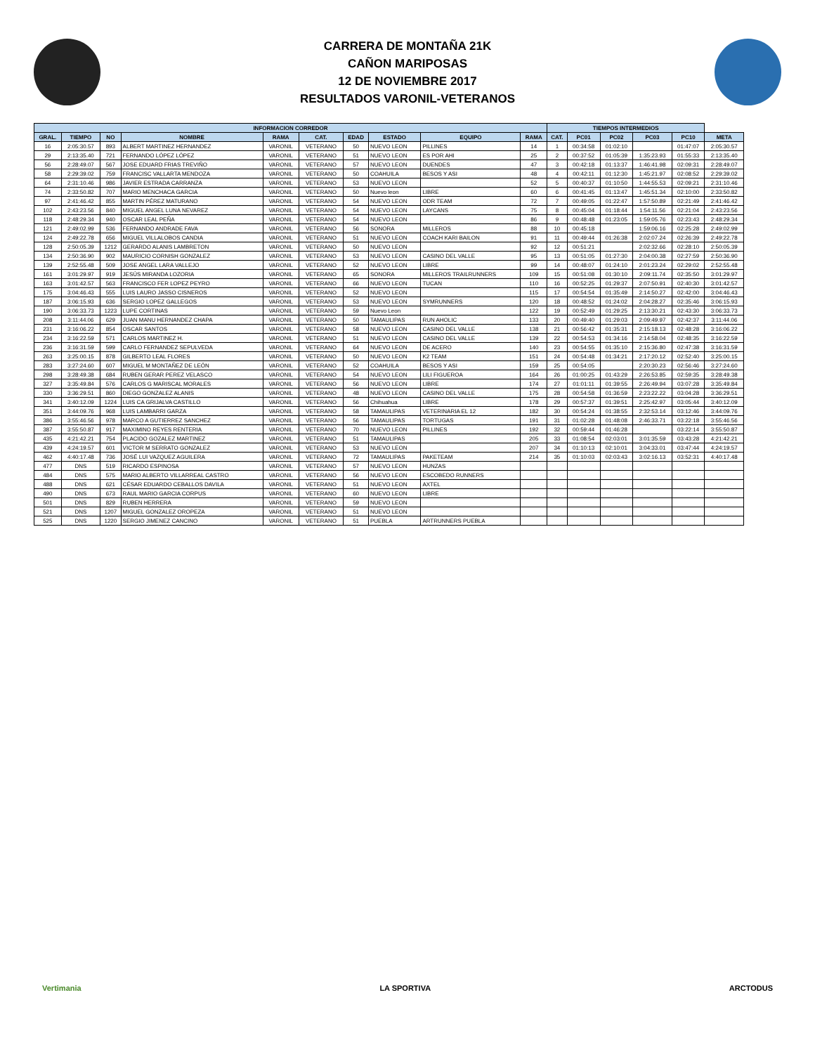CARRERA DE MONTAÑA 21K
CAÑON MARIPOSAS
12 DE NOVIEMBRE 2017
RESULTADOS VARONIL-VETERANOS
| INFORMACION CORREDOR | | | | | | | | | | TIEMPOS INTERMEDIOS | | | | | |
| --- | --- | --- | --- | --- | --- | --- | --- | --- | --- | --- | --- | --- | --- | --- | --- |
| GRAL. | TIEMPO | NO | NOMBRE | RAMA | CAT. | EDAD | ESTADO | EQUIPO | RAMA | CAT. | PC01 | PC02 | PC03 | PC10 | META |
| 16 | 2:05:30.57 | 893 | ALBERT MARTINEZ HERNANDEZ | VARONIL | VETERANO | 50 | NUEVO LEON | PILLINES | 14 | 1 | 00:34:58 | 01:02:10 | | 01:47:07 | 2:05:30.57 |
| 29 | 2:13:35.40 | 721 | FERNANDO LÓPEZ LÓPEZ | VARONIL | VETERANO | 51 | NUEVO LEON | ES POR AHI | 25 | 2 | 00:37:52 | 01:05:39 | 1:35:23.93 | 01:55:33 | 2:13:35.40 |
| 56 | 2:28:49.07 | 567 | JOSE EDUARD FRIAS TREVIÑO | VARONIL | VETERANO | 57 | NUEVO LEON | DUENDES | 47 | 3 | 00:42:18 | 01:13:37 | 1:46:41.98 | 02:09:31 | 2:28:49.07 |
| 58 | 2:29:39.02 | 759 | FRANCISC VALLARTA MENDOZA | VARONIL | VETERANO | 50 | COAHUILA | BESOS Y ASI | 48 | 4 | 00:42:11 | 01:12:30 | 1:45:21.97 | 02:08:52 | 2:29:39.02 |
| 64 | 2:31:10.46 | 986 | JAVIER ESTRADA CARRANZA | VARONIL | VETERANO | 53 | NUEVO LEON | | 52 | 5 | 00:40:37 | 01:10:50 | 1:44:55.53 | 02:09:21 | 2:31:10.46 |
| 74 | 2:33:50.82 | 707 | MARIO MENCHACA GARCIA | VARONIL | VETERANO | 50 | Nuevo leon | LIBRE | 60 | 6 | 00:41:45 | 01:13:47 | 1:45:51.34 | 02:10:00 | 2:33:50.82 |
| 97 | 2:41:46.42 | 855 | MARTIN PÉREZ MATURANO | VARONIL | VETERANO | 54 | NUEVO LEON | ODR TEAM | 72 | 7 | 00:49:05 | 01:22:47 | 1:57:50.89 | 02:21:49 | 2:41:46.42 |
| 102 | 2:43:23.56 | 840 | MIGUEL ANGEL LUNA NEVAREZ | VARONIL | VETERANO | 54 | NUEVO LEON | LAYCANS | 75 | 8 | 00:45:04 | 01:18:44 | 1:54:11.56 | 02:21:04 | 2:43:23.56 |
| 118 | 2:48:29.34 | 940 | OSCAR LEAL PEÑA | VARONIL | VETERANO | 54 | NUEVO LEON | | 86 | 9 | 00:48:48 | 01:23:05 | 1:59:05.76 | 02:23:43 | 2:48:29.34 |
| 121 | 2:49:02.99 | 536 | FERNANDO ANDRADE FAVA | VARONIL | VETERANO | 56 | SONORA | MILLEROS | 88 | 10 | 00:45:18 | | 1:59:06.16 | 02:25:28 | 2:49:02.99 |
| 124 | 2:49:22.78 | 656 | MIGUEL VILLALOBOS CANDIA | VARONIL | VETERANO | 51 | NUEVO LEON | COACH KARI BAILON | 91 | 11 | 00:49:44 | 01:26:38 | 2:02:07.24 | 02:26:39 | 2:49:22.78 |
| 128 | 2:50:05.39 | 1212 | GERARDO ALANIS LAMBRETON | VARONIL | VETERANO | 50 | NUEVO LEON | | 92 | 12 | 00:51:21 | | 2:02:32.66 | 02:28:10 | 2:50:05.39 |
| 134 | 2:50:36.90 | 902 | MAURICIO CORNISH GONZALEZ | VARONIL | VETERANO | 53 | NUEVO LEON | CASINO DEL VALLE | 95 | 13 | 00:51:05 | 01:27:30 | 2:04:00.38 | 02:27:59 | 2:50:36.90 |
| 139 | 2:52:55.48 | 509 | JOSE ANGEL LARA VALLEJO | VARONIL | VETERANO | 52 | NUEVO LEON | LIBRE | 99 | 14 | 00:48:07 | 01:24:10 | 2:01:23.24 | 02:29:02 | 2:52:55.48 |
| 161 | 3:01:29.97 | 919 | JESÚS MIRANDA LOZORIA | VARONIL | VETERANO | 65 | SONORA | MILLEROS TRAILRUNNERS | 109 | 15 | 00:51:08 | 01:30:10 | 2:09:11.74 | 02:35:50 | 3:01:29.97 |
| 163 | 3:01:42.57 | 563 | FRANCISCO FER LOPEZ PEYRO | VARONIL | VETERANO | 66 | NUEVO LEON | TUCAN | 110 | 16 | 00:52:25 | 01:29:37 | 2:07:50.91 | 02:40:30 | 3:01:42.57 |
| 175 | 3:04:46.43 | 555 | LUIS LAURO JASSO CISNEROS | VARONIL | VETERANO | 52 | NUEVO LEON | | 115 | 17 | 00:54:54 | 01:35:49 | 2:14:50.27 | 02:42:00 | 3:04:46.43 |
| 187 | 3:06:15.93 | 636 | SERGIO LOPEZ GALLEGOS | VARONIL | VETERANO | 53 | NUEVO LEON | SYMRUNNERS | 120 | 18 | 00:48:52 | 01:24:02 | 2:04:28.27 | 02:35:46 | 3:06:15.93 |
| 190 | 3:06:33.73 | 1223 | LUPE CORTINAS | VARONIL | VETERANO | 59 | Nuevo Leon | | 122 | 19 | 00:52:49 | 01:29:25 | 2:13:30.21 | 02:43:30 | 3:06:33.73 |
| 208 | 3:11:44.06 | 629 | JUAN MANU HERNANDEZ CHAPA | VARONIL | VETERANO | 50 | TAMAULIPAS | RUN AHOLIC | 133 | 20 | 00:49:40 | 01:29:03 | 2:09:49.97 | 02:42:37 | 3:11:44.06 |
| 231 | 3:16:06.22 | 854 | OSCAR SANTOS | VARONIL | VETERANO | 58 | NUEVO LEON | CASINO DEL VALLE | 138 | 21 | 00:56:42 | 01:35:31 | 2:15:18.13 | 02:48:28 | 3:16:06.22 |
| 234 | 3:16:22.59 | 571 | CARLOS MARTINEZ H. | VARONIL | VETERANO | 51 | NUEVO LEON | CASINO DEL VALLE | 139 | 22 | 00:54:53 | 01:34:16 | 2:14:58.04 | 02:48:35 | 3:16:22.59 |
| 236 | 3:16:31.59 | 599 | CARLO FERNANDEZ SEPULVEDA | VARONIL | VETERANO | 64 | NUEVO LEON | DE ACERO | 140 | 23 | 00:54:55 | 01:35:10 | 2:15:36.80 | 02:47:38 | 3:16:31.59 |
| 263 | 3:25:00.15 | 878 | GILBERTO LEAL FLORES | VARONIL | VETERANO | 50 | NUEVO LEON | K2 TEAM | 151 | 24 | 00:54:48 | 01:34:21 | 2:17:20.12 | 02:52:40 | 3:25:00.15 |
| 283 | 3:27:24.60 | 607 | MIGUEL M MONTAÑEZ DE LEÓN | VARONIL | VETERANO | 52 | COAHUILA | BESOS Y ASI | 159 | 25 | 00:54:05 | | 2:20:30.23 | 02:56:46 | 3:27:24.60 |
| 298 | 3:28:49.38 | 684 | RUBEN GERAR PEREZ VELASCO | VARONIL | VETERANO | 54 | NUEVO LEON | LILI FIGUEROA | 164 | 26 | 01:00:25 | 01:43:29 | 2:26:53.85 | 02:59:35 | 3:28:49.38 |
| 327 | 3:35:49.84 | 576 | CARLOS G MARISCAL MORALES | VARONIL | VETERANO | 56 | NUEVO LEON | LIBRE | 174 | 27 | 01:01:11 | 01:39:55 | 2:26:49.94 | 03:07:28 | 3:35:49.84 |
| 330 | 3:36:29.51 | 860 | DIEGO GONZALEZ ALANIS | VARONIL | VETERANO | 48 | NUEVO LEON | CASINO DEL VALLE | 175 | 28 | 00:54:58 | 01:36:59 | 2:23:22.22 | 03:04:28 | 3:36:29.51 |
| 341 | 3:40:12.09 | 1224 | LUIS CA GRIJALVA CASTILLO | VARONIL | VETERANO | 56 | Chihuahua | LIBRE | 178 | 29 | 00:57:37 | 01:39:51 | 2:25:42.97 | 03:05:44 | 3:40:12.09 |
| 351 | 3:44:09.76 | 968 | LUIS LAMBARRI GARZA | VARONIL | VETERANO | 58 | TAMAULIPAS | VETERINARIA EL 12 | 182 | 30 | 00:54:24 | 01:38:55 | 2:32:53.14 | 03:12:46 | 3:44:09.76 |
| 386 | 3:55:46.56 | 978 | MARCO A GUTIERREZ SANCHEZ | VARONIL | VETERANO | 56 | TAMAULIPAS | TORTUGAS | 191 | 31 | 01:02:28 | 01:48:08 | 2:46:33.71 | 03:22:18 | 3:55:46.56 |
| 387 | 3:55:50.87 | 917 | MAXIMINO REYES RENTERIA | VARONIL | VETERANO | 70 | NUEVO LEON | PILLINES | 192 | 32 | 00:59:44 | 01:46:28 | | 03:22:14 | 3:55:50.87 |
| 435 | 4:21:42.21 | 754 | PLACIDO GOZALEZ MARTINEZ | VARONIL | VETERANO | 51 | TAMAULIPAS | | 205 | 33 | 01:08:54 | 02:03:01 | 3:01:35.59 | 03:43:28 | 4:21:42.21 |
| 439 | 4:24:19.57 | 601 | VICTOR M SERRATO GONZALEZ | VARONIL | VETERANO | 53 | NUEVO LEON | | 207 | 34 | 01:10:13 | 02:10:01 | 3:04:33.01 | 03:47:44 | 4:24:19.57 |
| 462 | 4:40:17.48 | 736 | JOSÉ LUI VAZQUEZ AGUILERA | VARONIL | VETERANO | 72 | TAMAULIPAS | PAKETEAM | 214 | 35 | 01:10:03 | 02:03:43 | 3:02:16.13 | 03:52:31 | 4:40:17.48 |
| 477 | DNS | 519 | RICARDO ESPINOSA | VARONIL | VETERANO | 57 | NUEVO LEON | HUNZAS | | | | | | | |
| 484 | DNS | 575 | MARIO ALBERTO VILLARREAL CASTRO | VARONIL | VETERANO | 56 | NUEVO LEON | ESCOBEDO RUNNERS | | | | | | | |
| 488 | DNS | 621 | CÉSAR EDUARDO CEBALLOS DAVILA | VARONIL | VETERANO | 51 | NUEVO LEON | AXTEL | | | | | | | |
| 490 | DNS | 673 | RAUL MARIO GARCIA CORPUS | VARONIL | VETERANO | 60 | NUEVO LEON | LIBRE | | | | | | | |
| 501 | DNS | 829 | RUBEN HERRERA | VARONIL | VETERANO | 59 | NUEVO LEON | | | | | | | | |
| 521 | DNS | 1207 | MIGUEL GONZALEZ OROPEZA | VARONIL | VETERANO | 51 | NUEVO LEON | | | | | | | | |
| 525 | DNS | 1220 | SERGIO JIMENEZ CANCINO | VARONIL | VETERANO | 51 | PUEBLA | ARTRUNNERS PUEBLA | | | | | | | |
Vertimania LA SPORTIVA ARCTODUS